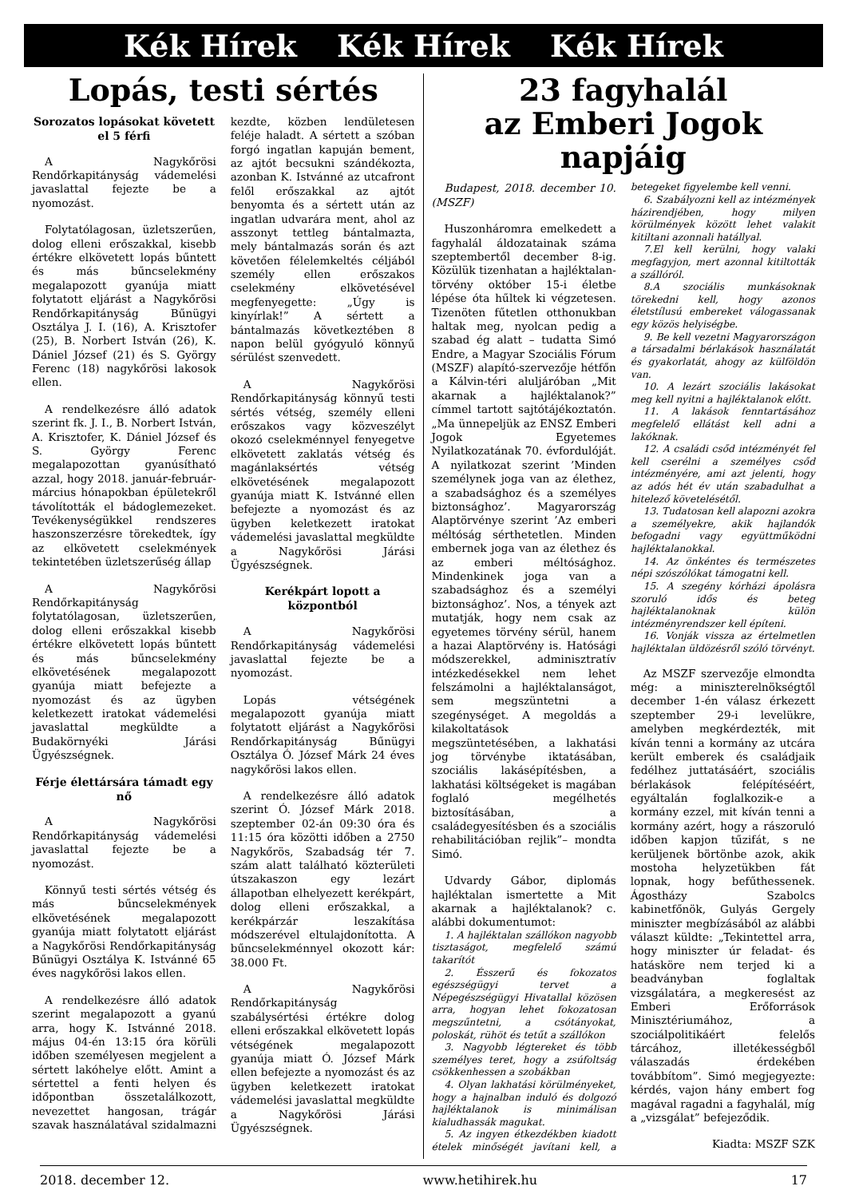Kék Hírek Kék Hírek Kék Hírek
Lopás, testi sértés
Sorozatos lopásokat követett el 5 férfi
A Nagykőrösi Rendőrkapitányság vádemelési javaslattal fejezte be a nyomozást.
Folytatólagosan, üzletszerűen, dolog elleni erőszakkal, kisebb értékre elkövetett lopás bűntett és más bűncselekmény megalapozott gyanúja miatt folytatott eljárást a Nagykőrösi Rendőrkapitányság Bűnügyi Osztálya J. I. (16), A. Krisztofer (25), B. Norbert István (26), K. Dániel József (21) és S. György Ferenc (18) nagykőrösi lakosok ellen.
A rendelkezésre álló adatok szerint fk. J. I., B. Norbert István, A. Krisztofer, K. Dániel József és S. György Ferenc megalapozottan gyanúsítható azzal, hogy 2018. január-február-március hónapokban épületekről távolították el bádoglemezeket. Tevékenységükkel rendszeres haszonszerzésre törekedtek, így az elkövetett cselekmények tekintetében üzletszerűség állap
A Nagykőrösi Rendőrkapitányság folytatólagosan, üzletszerűen, dolog elleni erőszakkal kisebb értékre elkövetett lopás bűntett és más bűncselekmény elkövetésének megalapozott gyanúja miatt befejezte a nyomozást és az ügyben keletkezett iratokat vádemelési javaslattal megküldte a Budakörnyéki Járási Ügyészségnek.
Férje élettársára támadt egy nő
A Nagykőrösi Rendőrkapitányság vádemelési javaslattal fejezte be a nyomozást.
Könnyű testi sértés vétség és más bűncselekmények elkövetésének megalapozott gyanúja miatt folytatott eljárást a Nagykőrösi Rendőrkapitányság Bűnügyi Osztálya K. Istvánné 65 éves nagykőrösi lakos ellen.
A rendelkezésre álló adatok szerint megalapozott a gyanú arra, hogy K. Istvánné 2018. május 04-én 13:15 óra körüli időben személyesen megjelent a sértett lakóhelye előtt. Amint a sértettel a fenti helyen és időpontban összetalálkozott, nevezettet hangosan, trágár szavak használatával szidalmazni kezdte, közben lendületesen feléje haladt. A sértett a szóban forgó ingatlan kapuján bement, az ajtót becsukni szándékozta, azonban K. Istvánné az utcafront felől erőszakkal az ajtót benyomta és a sértett után az ingatlan udvarára ment, ahol az asszonyt tettleg bántalmazta, mely bántalmazás során és azt követően félelemkeltés céljából személy ellen erőszakos cselekmény elkövetésével megfenyegette: „Úgy is kinyírlak!” A sértett a bántalmazás következtében 8 napon belül gyógyuló könnyű sérülést szenvedett.
A Nagykőrösi Rendőrkapitányság könnyű testi sértés vétség, személy elleni erőszakos vagy közveszélyt okozó cselekménnyel fenyegetve elkövetett zaklatás vétség és magánlaksértés vétség elkövetésének megalapozott gyanúja miatt K. Istvánné ellen befejezte a nyomozást és az ügyben keletkezett iratokat vádemelési javaslattal megküldte a Nagykőrösi Járási Ügyészségnek.
Kerékpárt lopott a központból
A Nagykőrösi Rendőrkapitányság vádemelési javaslattal fejezte be a nyomozást.
Lopás vétségének megalapozott gyanúja miatt folytatott eljárást a Nagykőrösi Rendőrkapitányság Bűnügyi Osztálya Ó. József Márk 24 éves nagykőrösi lakos ellen.
A rendelkezésre álló adatok szerint Ó. József Márk 2018. szeptember 02-án 09:30 óra és 11:15 óra közötti időben a 2750 Nagykőrös, Szabadság tér 7. szám alatt található közterületi útszakaszon egy lezárt állapotban elhelyezett kerékpárt, dolog elleni erőszakkal, a kerékpárzár leszakítása módszerével eltulajdonította. A bűncselekménnyel okozott kár: 38.000 Ft.
A Nagykőrösi Rendőrkapitányság szabálysértési értékre dolog elleni erőszakkal elkövetett lopás vétségének megalapozott gyanúja miatt Ó. József Márk ellen befejezte a nyomozást és az ügyben keletkezett iratokat vádemelési javaslattal megküldte a Nagykőrösi Járási Ügyészségnek.
23 fagyhalál
az Emberi Jogok napjáig
Budapest, 2018. december 10. (MSZF)
Huszonháromra emelkedett a fagyhalál áldozatainak száma szeptembertől december 8-ig. Közülük tizenhatan a hajléktalan-törvény október 15-i életbe lépése óta hűltek ki végzetesen. Tizenöten fűtetlen otthonukban haltak meg, nyolcan pedig a szabad ég alatt – tudatta Simó Endre, a Magyar Szociális Fórum (MSZF) alapító-szervezője hétfőn a Kálvin-téri aluljáróban „Mit akarnak a hajléktalanok?” címmel tartott sajtótájékoztatón. „Ma ünnepeljük az ENSZ Emberi Jogok Egyetemes Nyilatkozatának 70. évfordulóját. A nyilatkozat szerint ’Minden személynek joga van az élethez, a szabadsághoz és a személyes biztonsághoz’. Magyarország Alaptörvénye szerint ’Az emberi méltóság sérthetetlen. Minden embernek joga van az élethez és az emberi méltósághoz. Mindenkinek joga van a szabadsághoz és a személyi biztonsághoz’. Nos, a tények azt mutatják, hogy nem csak az egyetemes törvény sérül, hanem a hazai Alaptörvény is. Hatósági módszerekkel, adminisztratív intézkedésekkel nem lehet felszámolni a hajléktalanságot, sem megszüntetni a szegénységet. A megoldás a kilakoltatások megszüntetésében, a lakhatási jog törvénybe iktatásában, szociális lakásépítésben, a lakhatási költségeket is magában foglaló megélhetés biztosításában, a családegyesítésben és a szociális rehabilitációban rejlik”– mondta Simó.
Udvardy Gábor, diplomás hajléktalan ismertette a Mit akarnak a hajléktalanok? c. alábbi dokumentumot:
1. A hajléktalan szállókon nagyobb tisztaságot, megfelelő számú takarítót
2. Ésszerű és fokozatos egészségügyi tervet a Népegészségügyi Hivatallal közösen arra, hogyan lehet fokozatosan megszűntetni, a csótányokat, poloskát, rühöt és tetűt a szállókon
3. Nagyobb légtereket és több személyes teret, hogy a zsúfoltság csökkenhessen a szobákban
4. Olyan lakhatási körülményeket, hogy a hajnalban induló és dolgozó hajléktalanok is minimálisan kialudhassák magukat.
5. Az ingyen étkezdékben kiadott ételek minőségét javítani kell, a betegeket figyelembe kell venni.
6. Szabályozni kell az intézmények házirendjében, hogy milyen körülmények között lehet valakit kitiltani azonnali hatállyal.
7.El kell kerülni, hogy valaki megfagyjon, mert azonnal kitiltották a szállóról.
8.A szociális munkásoknak törekedni kell, hogy azonos életstílusú embereket válogassanak egy közös helyiségbe.
9. Be kell vezetni Magyarországon a társadalmi bérlakások használatát és gyakorlatát, ahogy az külföldön van.
10. A lezárt szociális lakásokat meg kell nyitni a hajléktalanok előtt.
11. A lakások fenntartásához megfelelő ellátást kell adni a lakóknak.
12. A családi csőd intézményét fel kell cserélni a személyes csőd intézményére, ami azt jelenti, hogy az adós hét év után szabadulhat a hitelező követelésétől.
13. Tudatosan kell alapozni azokra a személyekre, akik hajlandók befogadni vagy együttműködni hajléktalanokkal.
14. Az önkéntes és természetes népi szószólókat támogatni kell.
15. A szegény kórházi ápolásra szoruló idős és beteg hajléktalanoknak külön intézményrendszer kell építeni.
16. Vonják vissza az értelmetlen hajléktalan üldözésről szóló törvényt.
Az MSZF szervezője elmondta még: a miniszterelnökségtől december 1-én válasz érkezett szeptember 29-i levelükre, amelyben megkérdezték, mit kíván tenni a kormány az utcára került emberek és családjaik fedélhez juttatásáért, szociális bérlakások felépítéséért, egyáltalán foglalkozik-e a kormány ezzel, mit kíván tenni a kormány azért, hogy a rászoruló időben kapjon tűzifát, s ne kerüljenek börtönbe azok, akik mostoha helyzetükben fát lopnak, hogy befűthessenek. Ágostházy Szabolcs kabinetfőnök, Gulyás Gergely miniszter megbízásából az alábbi választ küldte: „Tekintettel arra, hogy miniszter úr feladat- és hatásköre nem terjed ki a beadványban foglaltak vizsgálatára, a megkeresést az Emberi Erőforrások Minisztériumához, a szociálpolitikáért felelős tárcához, illetékességből válaszadás érdekében továbbítom”. Simó megjegyezte: kérdés, vajon hány embert fog magával ragadni a fagyhalál, míg a „vizsgálat” befejeződik.
Kiadta: MSZF SZK
2018. december 12. www.hetihirek.hu 17